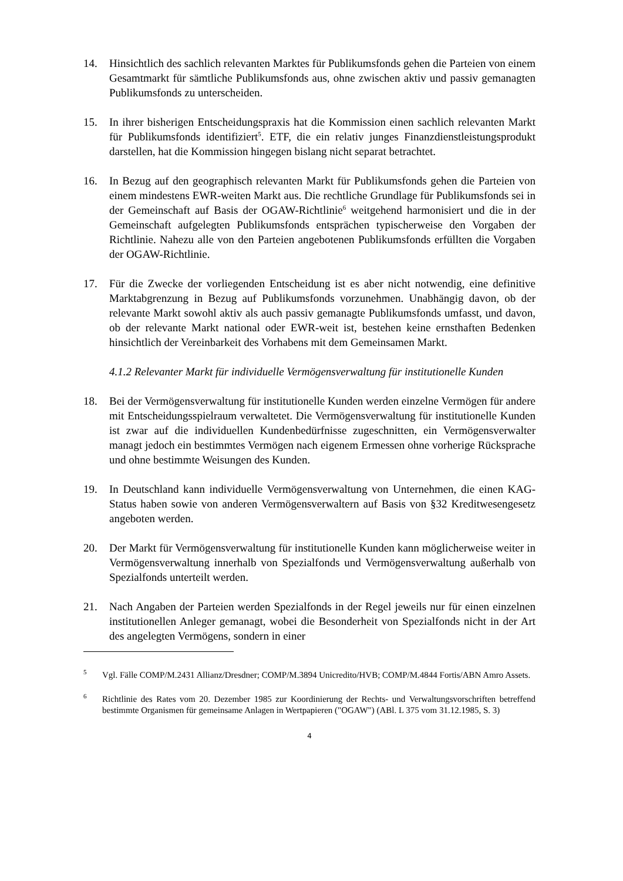14. Hinsichtlich des sachlich relevanten Marktes für Publikumsfonds gehen die Parteien von einem Gesamtmarkt für sämtliche Publikumsfonds aus, ohne zwischen aktiv und passiv gemanagten Publikumsfonds zu unterscheiden.
15. In ihrer bisherigen Entscheidungspraxis hat die Kommission einen sachlich relevanten Markt für Publikumsfonds identifiziert<sup>5</sup>. ETF, die ein relativ junges Finanzdienstleistungsprodukt darstellen, hat die Kommission hingegen bislang nicht separat betrachtet.
16. In Bezug auf den geographisch relevanten Markt für Publikumsfonds gehen die Parteien von einem mindestens EWR-weiten Markt aus. Die rechtliche Grundlage für Publikumsfonds sei in der Gemeinschaft auf Basis der OGAW-Richtlinie<sup>6</sup> weitgehend harmonisiert und die in der Gemeinschaft aufgelegten Publikumsfonds entsprächen typischerweise den Vorgaben der Richtlinie. Nahezu alle von den Parteien angebotenen Publikumsfonds erfüllten die Vorgaben der OGAW-Richtlinie.
17. Für die Zwecke der vorliegenden Entscheidung ist es aber nicht notwendig, eine definitive Marktabgrenzung in Bezug auf Publikumsfonds vorzunehmen. Unabhängig davon, ob der relevante Markt sowohl aktiv als auch passiv gemanagte Publikumsfonds umfasst, und davon, ob der relevante Markt national oder EWR-weit ist, bestehen keine ernsthaften Bedenken hinsichtlich der Vereinbarkeit des Vorhabens mit dem Gemeinsamen Markt.
4.1.2 Relevanter Markt für individuelle Vermögensverwaltung für institutionelle Kunden
18. Bei der Vermögensverwaltung für institutionelle Kunden werden einzelne Vermögen für andere mit Entscheidungsspielraum verwaltetet. Die Vermögensverwaltung für institutionelle Kunden ist zwar auf die individuellen Kundenbedürfnisse zugeschnitten, ein Vermögensverwalter managt jedoch ein bestimmtes Vermögen nach eigenem Ermessen ohne vorherige Rücksprache und ohne bestimmte Weisungen des Kunden.
19. In Deutschland kann individuelle Vermögensverwaltung von Unternehmen, die einen KAG-Status haben sowie von anderen Vermögensverwaltern auf Basis von §32 Kreditwesengesetz angeboten werden.
20. Der Markt für Vermögensverwaltung für institutionelle Kunden kann möglicherweise weiter in Vermögensverwaltung innerhalb von Spezialfonds und Vermögensverwaltung außerhalb von Spezialfonds unterteilt werden.
21. Nach Angaben der Parteien werden Spezialfonds in der Regel jeweils nur für einen einzelnen institutionellen Anleger gemanagt, wobei die Besonderheit von Spezialfonds nicht in der Art des angelegten Vermögens, sondern in einer
<sup>5</sup> Vgl. Fälle COMP/M.2431 Allianz/Dresdner; COMP/M.3894 Unicredito/HVB; COMP/M.4844 Fortis/ABN Amro Assets.
<sup>6</sup> Richtlinie des Rates vom 20. Dezember 1985 zur Koordinierung der Rechts- und Verwaltungsvorschriften betreffend bestimmte Organismen für gemeinsame Anlagen in Wertpapieren ("OGAW") (ABl. L 375 vom 31.12.1985, S. 3)
4